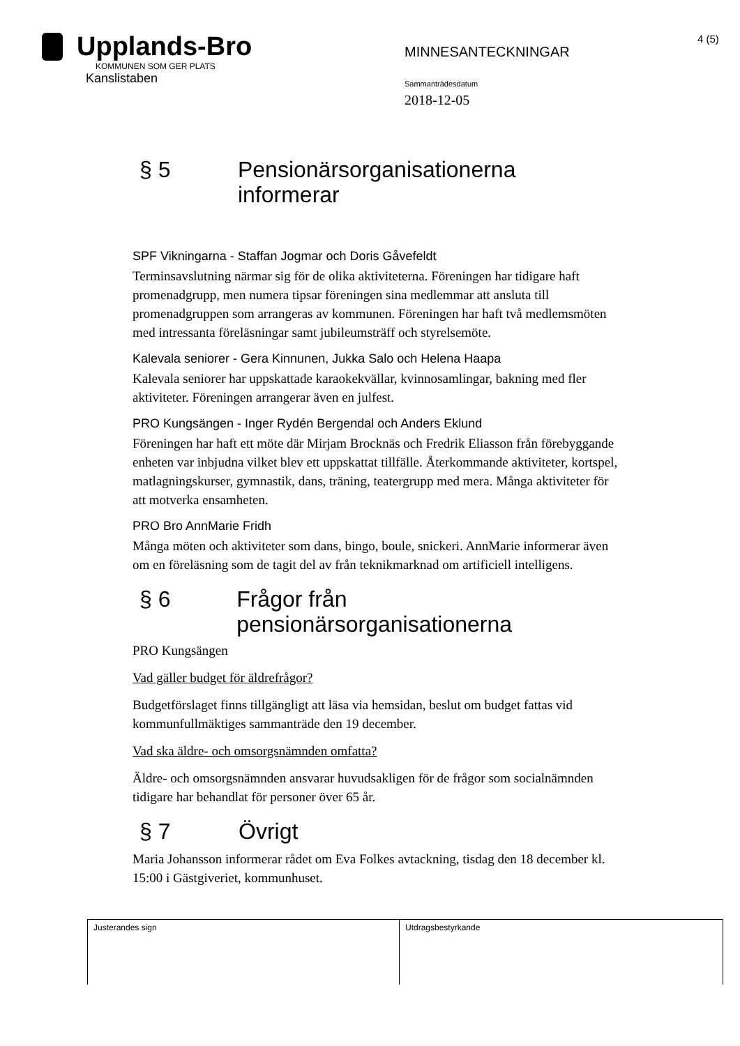Upplands-Bro
KOMMUNEN SOM GER PLATS
Kanslistaben
MINNESANTECKNINGAR
Sammanträdesdatum
2018-12-05
4 (5)
§ 5 Pensionärsorganisationerna informerar
SPF Vikningarna - Staffan Jogmar och Doris Gåvefeldt
Terminsavslutning närmar sig för de olika aktiviteterna. Föreningen har tidigare haft promenadgrupp, men numera tipsar föreningen sina medlemmar att ansluta till promenadgruppen som arrangeras av kommunen. Föreningen har haft två medlemsmöten med intressanta föreläsningar samt jubileumsträff och styrelsemöte.
Kalevala seniorer - Gera Kinnunen, Jukka Salo och Helena Haapa
Kalevala seniorer har uppskattade karaokekvällar, kvinnosamlingar, bakning med fler aktiviteter. Föreningen arrangerar även en julfest.
PRO Kungsängen - Inger Rydén Bergendal och Anders Eklund
Föreningen har haft ett möte där Mirjam Brocknäs och Fredrik Eliasson från förebyggande enheten var inbjudna vilket blev ett uppskattat tillfälle. Återkommande aktiviteter, kortspel, matlagningskurser, gymnastik, dans, träning, teatergrupp med mera. Många aktiviteter för att motverka ensamheten.
PRO Bro AnnMarie Fridh
Många möten och aktiviteter som dans, bingo, boule, snickeri. AnnMarie informerar även om en föreläsning som de tagit del av från teknikmarknad om artificiell intelligens.
§ 6 Frågor från pensionärsorganisationerna
PRO Kungsängen
Vad gäller budget för äldrefrågor?
Budgetförslaget finns tillgängligt att läsa via hemsidan, beslut om budget fattas vid kommunfullmäktiges sammanträde den 19 december.
Vad ska äldre- och omsorgsnämnden omfatta?
Äldre- och omsorgsnämnden ansvarar huvudsakligen för de frågor som socialnämnden tidigare har behandlat för personer över 65 år.
§ 7 Övrigt
Maria Johansson informerar rådet om Eva Folkes avtackning, tisdag den 18 december kl. 15:00 i Gästgiveriet, kommunhuset.
| Justerandes sign | Utdragsbestyrkande |